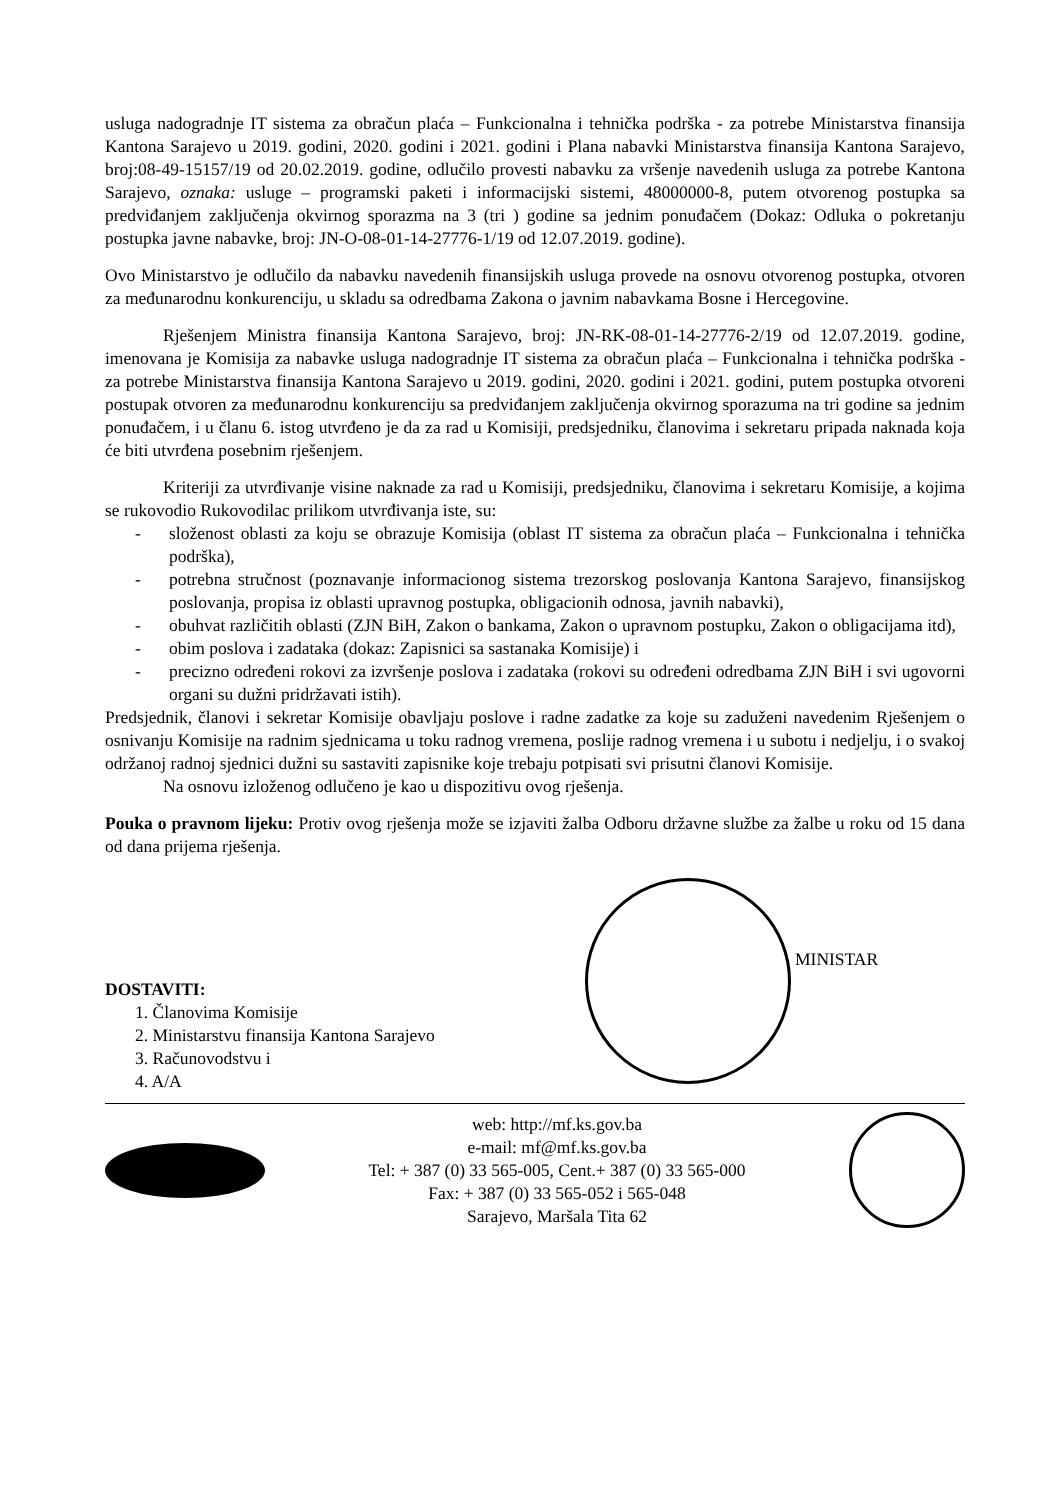usluga nadogradnje IT sistema za obračun plaća – Funkcionalna i tehnička podrška - za potrebe Ministarstva finansija Kantona Sarajevo u 2019. godini, 2020. godini i 2021. godini i Plana nabavki Ministarstva finansija Kantona Sarajevo, broj:08-49-15157/19 od 20.02.2019. godine, odlučilo provesti nabavku za vršenje navedenih usluga za potrebe Kantona Sarajevo, oznaka: usluge – programski paketi i informacijski sistemi, 48000000-8, putem otvorenog postupka sa predviđanjem zaključenja okvirnog sporazma na 3 (tri ) godine sa jednim ponuđačem (Dokaz: Odluka o pokretanju postupka javne nabavke, broj: JN-O-08-01-14-27776-1/19 od 12.07.2019. godine).
Ovo Ministarstvo je odlučilo da nabavku navedenih finansijskih usluga provede na osnovu otvorenog postupka, otvoren za međunarodnu konkurenciju, u skladu sa odredbama Zakona o javnim nabavkama Bosne i Hercegovine.
Rješenjem Ministra finansija Kantona Sarajevo, broj: JN-RK-08-01-14-27776-2/19 od 12.07.2019. godine, imenovana je Komisija za nabavke usluga nadogradnje IT sistema za obračun plaća – Funkcionalna i tehnička podrška - za potrebe Ministarstva finansija Kantona Sarajevo u 2019. godini, 2020. godini i 2021. godini, putem postupka otvoreni postupak otvoren za međunarodnu konkurenciju sa predviđanjem zaključenja okvirnog sporazuma na tri godine sa jednim ponuđačem, i u članu 6. istog utvrđeno je da za rad u Komisiji, predsjedniku, članovima i sekretaru pripada naknada koja će biti utvrđena posebnim rješenjem.
Kriteriji za utvrđivanje visine naknade za rad u Komisiji, predsjedniku, članovima i sekretaru Komisije, a kojima se rukovodio Rukovodilac prilikom utvrđivanja iste, su:
- složenost oblasti za koju se obrazuje Komisija (oblast IT sistema za obračun plaća – Funkcionalna i tehnička podrška),
- potrebna stručnost (poznavanje informacionog sistema trezorskog poslovanja Kantona Sarajevo, finansijskog poslovanja, propisa iz oblasti upravnog postupka, obligacionih odnosa, javnih nabavki),
- obuhvat različitih oblasti (ZJN BiH, Zakon o bankama, Zakon o upravnom postupku, Zakon o obligacijama itd),
- obim poslova i zadataka (dokaz: Zapisnici sa sastanaka Komisije) i
- precizno određeni rokovi za izvršenje poslova i zadataka (rokovi su određeni odredbama ZJN BiH i svi ugovorni organi su dužni pridržavati istih).
Predsjednik, članovi i sekretar Komisije obavljaju poslove i radne zadatke za koje su zaduženi navedenim Rješenjem o osnivanju Komisije na radnim sjednicama u toku radnog vremena, poslije radnog vremena i u subotu i nedjelju, i o svakoj održanoj radnoj sjednici dužni su sastaviti zapisnike koje trebaju potpisati svi prisutni članovi Komisije.
Na osnovu izloženog odlučeno je kao u dispozitivu ovog rješenja.
Pouka o pravnom lijeku: Protiv ovog rješenja može se izjaviti žalba Odboru državne službe za žalbe u roku od 15 dana od dana prijema rješenja.
DOSTAVITI:
1. Članovima Komisije
2. Ministarstvu finansija Kantona Sarajevo
3. Računovodstvu i
4. A/A
MINISTAR
web: http://mf.ks.gov.ba
e-mail: mf@mf.ks.gov.ba
Tel: + 387 (0) 33 565-005, Cent.+ 387 (0) 33 565-000
Fax: + 387 (0) 33 565-052 i 565-048
Sarajevo, Maršala Tita 62